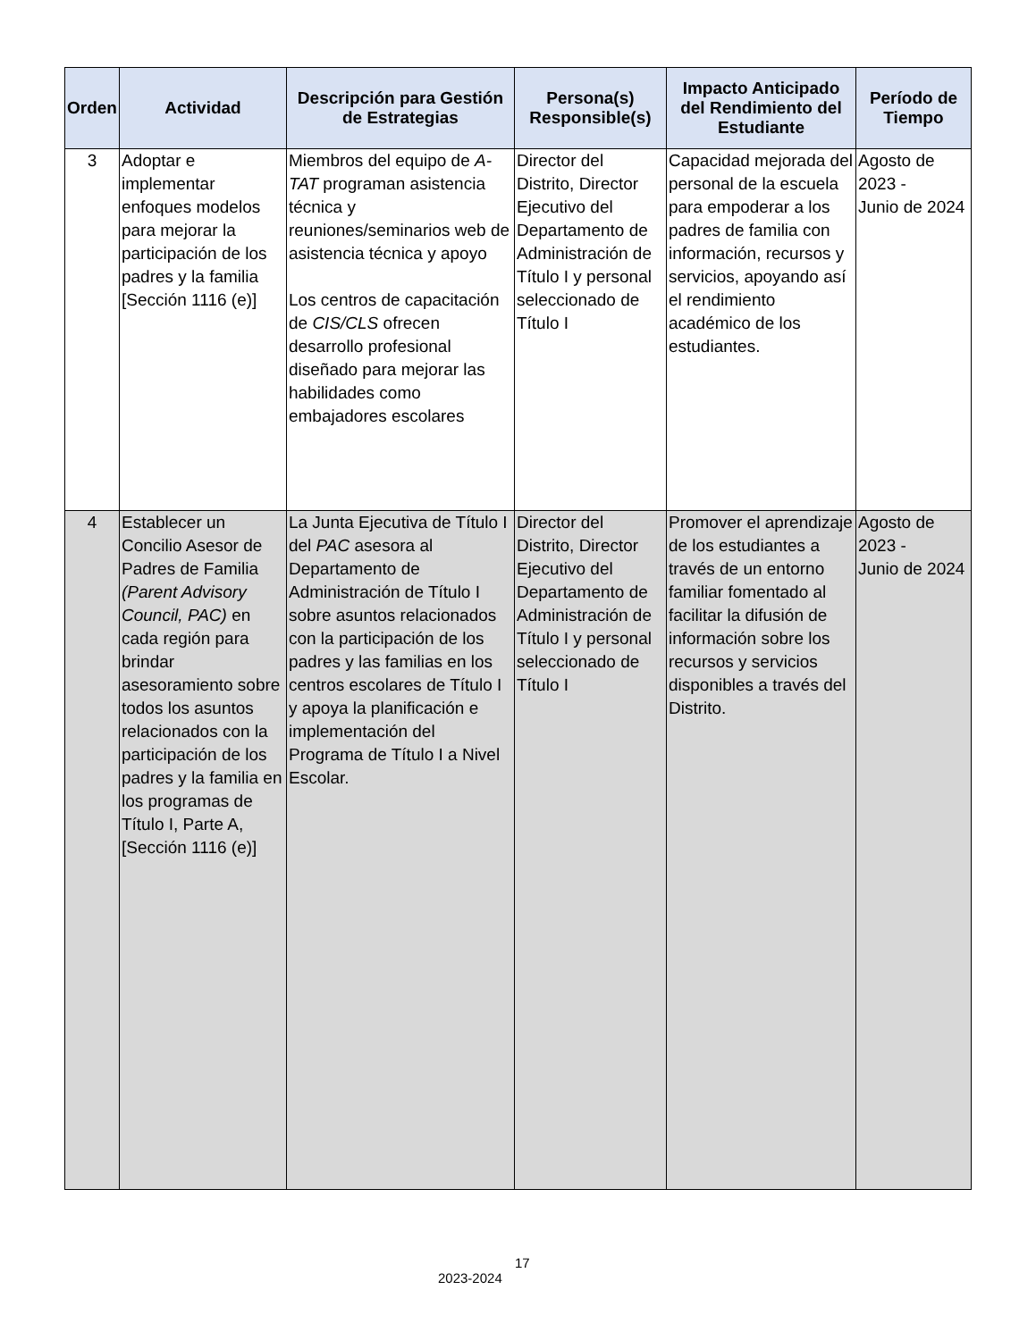| Orden | Actividad | Descripción para Gestión de Estrategias | Persona(s) Responsible(s) | Impacto Anticipado del Rendimiento del Estudiante | Período de Tiempo |
| --- | --- | --- | --- | --- | --- |
| 3 | Adoptar e implementar enfoques modelos para mejorar la participación de los padres y la familia [Sección 1116 (e)] | Miembros del equipo de A-TAT programan asistencia técnica y reuniones/seminarios web de asistencia técnica y apoyo Los centros de capacitación de CIS/CLS ofrecen desarrollo profesional diseñado para mejorar las habilidades como embajadores escolares | Director del Distrito, Director Ejecutivo del Departamento de Administración de Título I y personal seleccionado de Título I | Capacidad mejorada del personal de la escuela para empoderar a los padres de familia con información, recursos y servicios, apoyando así el rendimiento académico de los estudiantes. | Agosto de 2023 - Junio de 2024 |
| 4 | Establecer un Concilio Asesor de Padres de Familia (Parent Advisory Council, PAC) en cada región para brindar asesoramiento sobre todos los asuntos relacionados con la participación de los padres y la familia en los programas de Título I, Parte A, [Sección 1116 (e)] | La Junta Ejecutiva de Título I del PAC asesora al Departamento de Administración de Título I sobre asuntos relacionados con la participación de los padres y las familias en los centros escolares de Título I y apoya la planificación e implementación del Programa de Título I a Nivel Escolar. | Director del Distrito, Director Ejecutivo del Departamento de Administración de Título I y personal seleccionado de Título I | Promover el aprendizaje de los estudiantes a través de un entorno familiar fomentado al facilitar la difusión de información sobre los recursos y servicios disponibles a través del Distrito. | Agosto de 2023 - Junio de 2024 |
17
2023-2024